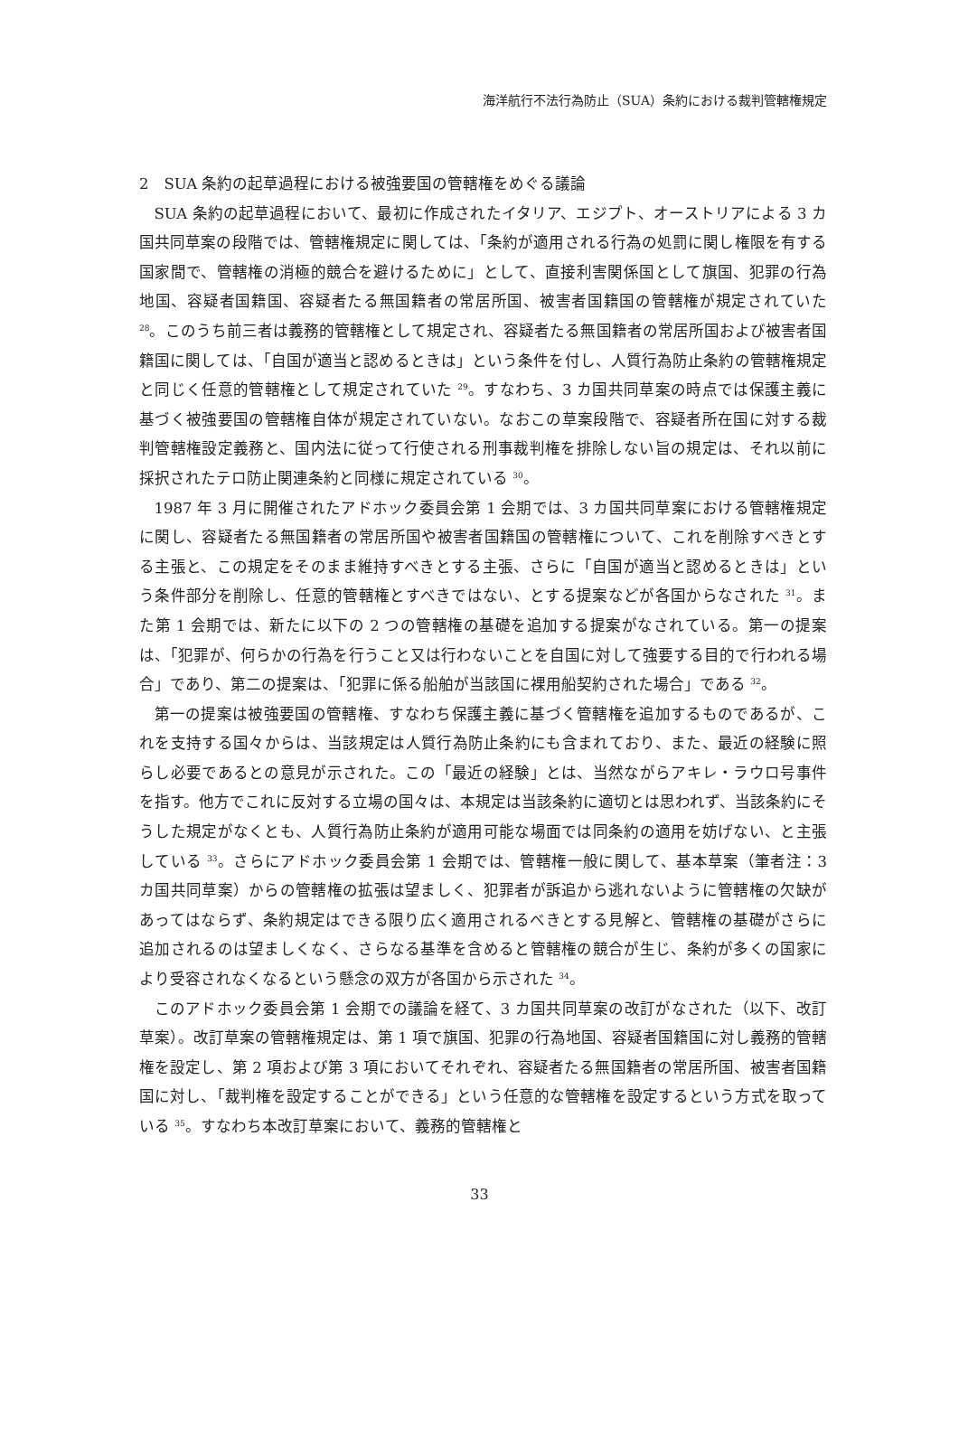海洋航行不法行為防止（SUA）条約における裁判管轄権規定
2　SUA 条約の起草過程における被強要国の管轄権をめぐる議論
SUA 条約の起草過程において、最初に作成されたイタリア、エジプト、オーストリアによる 3 カ国共同草案の段階では、管轄権規定に関しては、「条約が適用される行為の処罰に関し権限を有する国家間で、管轄権の消極的競合を避けるために」として、直接利害関係国として旗国、犯罪の行為地国、容疑者国籍国、容疑者たる無国籍者の常居所国、被害者国籍国の管轄権が規定されていた <sup>28</sup>。このうち前三者は義務的管轄権として規定され、容疑者たる無国籍者の常居所国および被害者国籍国に関しては、「自国が適当と認めるときは」という条件を付し、人質行為防止条約の管轄権規定と同じく任意的管轄権として規定されていた <sup>29</sup>。すなわち、3 カ国共同草案の時点では保護主義に基づく被強要国の管轄権自体が規定されていない。なおこの草案段階で、容疑者所在国に対する裁判管轄権設定義務と、国内法に従って行使される刑事裁判権を排除しない旨の規定は、それ以前に採択されたテロ防止関連条約と同様に規定されている <sup>30</sup>。
1987 年 3 月に開催されたアドホック委員会第 1 会期では、3 カ国共同草案における管轄権規定に関し、容疑者たる無国籍者の常居所国や被害者国籍国の管轄権について、これを削除すべきとする主張と、この規定をそのまま維持すべきとする主張、さらに「自国が適当と認めるときは」という条件部分を削除し、任意的管轄権とすべきではない、とする提案などが各国からなされた <sup>31</sup>。また第 1 会期では、新たに以下の 2 つの管轄権の基礎を追加する提案がなされている。第一の提案は、「犯罪が、何らかの行為を行うこと又は行わないことを自国に対して強要する目的で行われる場合」であり、第二の提案は、「犯罪に係る船舶が当該国に裸用船契約された場合」である <sup>32</sup>。
第一の提案は被強要国の管轄権、すなわち保護主義に基づく管轄権を追加するものであるが、これを支持する国々からは、当該規定は人質行為防止条約にも含まれており、また、最近の経験に照らし必要であるとの意見が示された。この「最近の経験」とは、当然ながらアキレ・ラウロ号事件を指す。他方でこれに反対する立場の国々は、本規定は当該条約に適切とは思われず、当該条約にそうした規定がなくとも、人質行為防止条約が適用可能な場面では同条約の適用を妨げない、と主張している <sup>33</sup>。さらにアドホック委員会第 1 会期では、管轄権一般に関して、基本草案（筆者注：3 カ国共同草案）からの管轄権の拡張は望ましく、犯罪者が訴追から逃れないように管轄権の欠缺があってはならず、条約規定はできる限り広く適用されるべきとする見解と、管轄権の基礎がさらに追加されるのは望ましくなく、さらなる基準を含めると管轄権の競合が生じ、条約が多くの国家により受容されなくなるという懸念の双方が各国から示された <sup>34</sup>。
このアドホック委員会第 1 会期での議論を経て、3 カ国共同草案の改訂がなされた（以下、改訂草案）。改訂草案の管轄権規定は、第 1 項で旗国、犯罪の行為地国、容疑者国籍国に対し義務的管轄権を設定し、第 2 項および第 3 項においてそれぞれ、容疑者たる無国籍者の常居所国、被害者国籍国に対し、「裁判権を設定することができる」という任意的な管轄権を設定するという方式を取っている <sup>35</sup>。すなわち本改訂草案において、義務的管轄権と
33